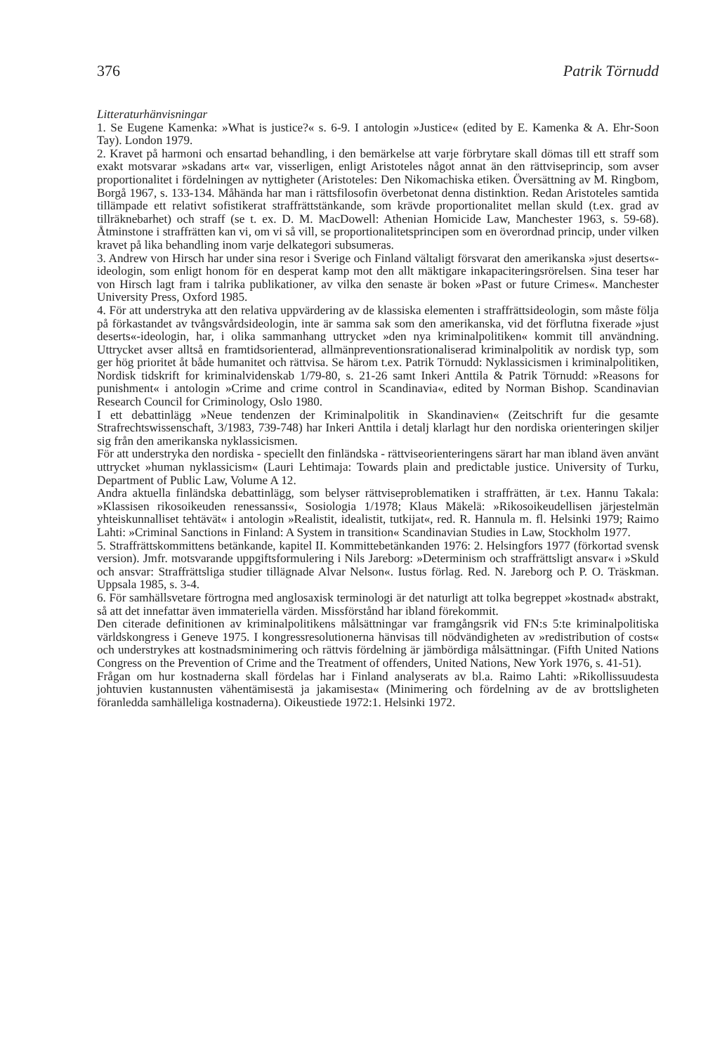376 Patrik Törnudd
Litteraturhänvisningar
1. Se Eugene Kamenka: »What is justice?« s. 6-9. I antologin »Justice« (edited by E. Kamenka & A. Ehr-Soon Tay). London 1979.
2. Kravet på harmoni och ensartad behandling, i den bemärkelse att varje förbrytare skall dömas till ett straff som exakt motsvarar »skadans art« var, visserligen, enligt Aristoteles något annat än den rättviseprincip, som avser proportionalitet i fördelningen av nyttigheter (Aristoteles: Den Nikomachiska etiken. Översättning av M. Ringbom, Borgå 1967, s. 133-134. Måhända har man i rättsfilosofin överbetonat denna distinktion. Redan Aristoteles samtida tillämpade ett relativt sofistikerat straffrättstänkande, som krävde proportionalitet mellan skuld (t.ex. grad av tillräknebarhet) och straff (se t. ex. D. M. MacDowell: Athenian Homicide Law, Manchester 1963, s. 59-68). Åtminstone i straffrätten kan vi, om vi så vill, se proportionalitetsprincipen som en överordnad princip, under vilken kravet på lika behandling inom varje delkategori subsumeras.
3. Andrew von Hirsch har under sina resor i Sverige och Finland vältaligt försvarat den amerikanska »just deserts«-ideologin, som enligt honom för en desperat kamp mot den allt mäktigare inkapaciteringsrörelsen. Sina teser har von Hirsch lagt fram i talrika publikationer, av vilka den senaste är boken »Past or future Crimes«. Manchester University Press, Oxford 1985.
4. För att understryka att den relativa uppvärdering av de klassiska elementen i straffrättsideologin, som måste följa på förkastandet av tvångsvårdsideologin, inte är samma sak som den amerikanska, vid det förflutna fixerade »just deserts«-ideologin, har, i olika sammanhang uttrycket »den nya kriminalpolitiken« kommit till användning. Uttrycket avser alltså en framtidsorienterad, allmänpreventionsrationaliserad kriminalpolitik av nordisk typ, som ger hög prioritet åt både humanitet och rättvisa. Se härom t.ex. Patrik Törnudd: Nyklassicismen i kriminalpolitiken, Nordisk tidskrift for kriminalvidenskab 1/79-80, s. 21-26 samt Inkeri Anttila & Patrik Törnudd: »Reasons for punishment« i antologin »Crime and crime control in Scandinavia«, edited by Norman Bishop. Scandinavian Research Council for Criminology, Oslo 1980.
I ett debattinlägg »Neue tendenzen der Kriminalpolitik in Skandinavien« (Zeitschrift fur die gesamte Strafrechtswissenschaft, 3/1983, 739-748) har Inkeri Anttila i detalj klarlagt hur den nordiska orienteringen skiljer sig från den amerikanska nyklassicismen.
För att understryka den nordiska - speciellt den finländska - rättviseorienteringens särart har man ibland även använt uttrycket »human nyklassicism« (Lauri Lehtimaja: Towards plain and predictable justice. University of Turku, Department of Public Law, Volume A 12.
Andra aktuella finländska debattinlägg, som belyser rättviseproblematiken i straffrätten, är t.ex. Hannu Takala: »Klassisen rikosoikeuden renessanssi«, Sosiologia 1/1978; Klaus Mäkelä: »Rikosoikeudellisen järjestelmän yhteiskunnalliset tehtävät« i antologin »Realistit, idealistit, tutkijat«, red. R. Hannula m. fl. Helsinki 1979; Raimo Lahti: »Criminal Sanctions in Finland: A System in transition« Scandinavian Studies in Law, Stockholm 1977.
5. Straffrättskommittens betänkande, kapitel II. Kommittebetänkanden 1976: 2. Helsingfors 1977 (förkortad svensk version). Jmfr. motsvarande uppgiftsformulering i Nils Jareborg: »Determinism och straffrättsligt ansvar« i »Skuld och ansvar: Straffrättsliga studier tillägnade Alvar Nelson«. Iustus förlag. Red. N. Jareborg och P. O. Träskman. Uppsala 1985, s. 3-4.
6. För samhällsvetare förtrogna med anglosaxisk terminologi är det naturligt att tolka begreppet »kostnad« abstrakt, så att det innefattar även immateriella värden. Missförstånd har ibland förekommit.
Den citerade definitionen av kriminalpolitikens målsättningar var framgångsrik vid FN:s 5:te kriminalpolitiska världskongress i Geneve 1975. I kongressresolutionerna hänvisas till nödvändigheten av »redistribution of costs« och understrykes att kostnadsminimering och rättvis fördelning är jämbördiga målsättningar. (Fifth United Nations Congress on the Prevention of Crime and the Treatment of offenders, United Nations, New York 1976, s. 41-51).
Frågan om hur kostnaderna skall fördelas har i Finland analyserats av bl.a. Raimo Lahti: »Rikollissuudesta johtuvien kustannusten vähentämisestä ja jakamisesta« (Minimering och fördelning av de av brottsligheten föranledda samhälleliga kostnaderna). Oikeustiede 1972:1. Helsinki 1972.